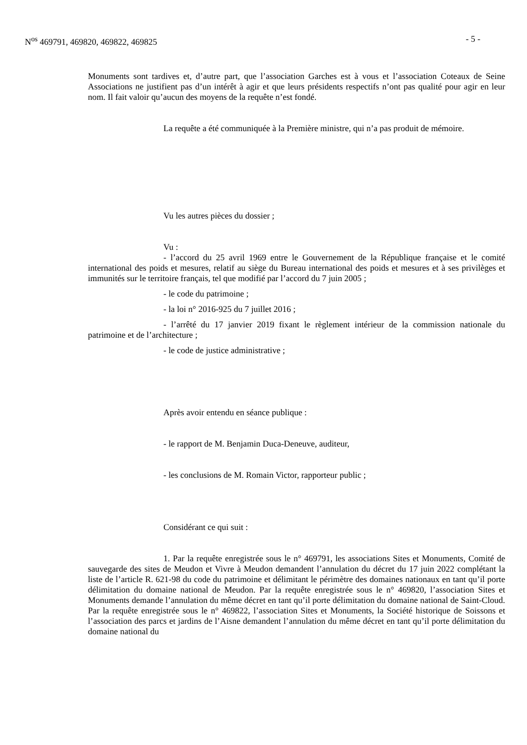N<sup>os</sup> 469791, 469820, 469822, 469825 - 5 -
Monuments sont tardives et, d’autre part, que l’association Garches est à vous et l’association Coteaux de Seine Associations ne justifient pas d’un intérêt à agir et que leurs présidents respectifs n’ont pas qualité pour agir en leur nom. Il fait valoir qu’aucun des moyens de la requête n’est fondé.
La requête a été communiquée à la Première ministre, qui n’a pas produit de mémoire.
Vu les autres pièces du dossier ;
Vu :
- l’accord du 25 avril 1969 entre le Gouvernement de la République française et le comité international des poids et mesures, relatif au siège du Bureau international des poids et mesures et à ses privilèges et immunités sur le territoire français, tel que modifié par l’accord du 7 juin 2005 ;
- le code du patrimoine ;
- la loi n° 2016-925 du 7 juillet 2016 ;
- l’arrêté du 17 janvier 2019 fixant le règlement intérieur de la commission nationale du patrimoine et de l’architecture ;
- le code de justice administrative ;
Après avoir entendu en séance publique :
- le rapport de M. Benjamin Duca-Deneuve, auditeur,
- les conclusions de M. Romain Victor, rapporteur public ;
Considérant ce qui suit :
1. Par la requête enregistrée sous le n° 469791, les associations Sites et Monuments, Comité de sauvegarde des sites de Meudon et Vivre à Meudon demandent l’annulation du décret du 17 juin 2022 complétant la liste de l’article R. 621-98 du code du patrimoine et délimitant le périmètre des domaines nationaux en tant qu’il porte délimitation du domaine national de Meudon. Par la requête enregistrée sous le n° 469820, l’association Sites et Monuments demande l’annulation du même décret en tant qu’il porte délimitation du domaine national de Saint-Cloud. Par la requête enregistrée sous le n° 469822, l’association Sites et Monuments, la Société historique de Soissons et l’association des parcs et jardins de l’Aisne demandent l’annulation du même décret en tant qu’il porte délimitation du domaine national du